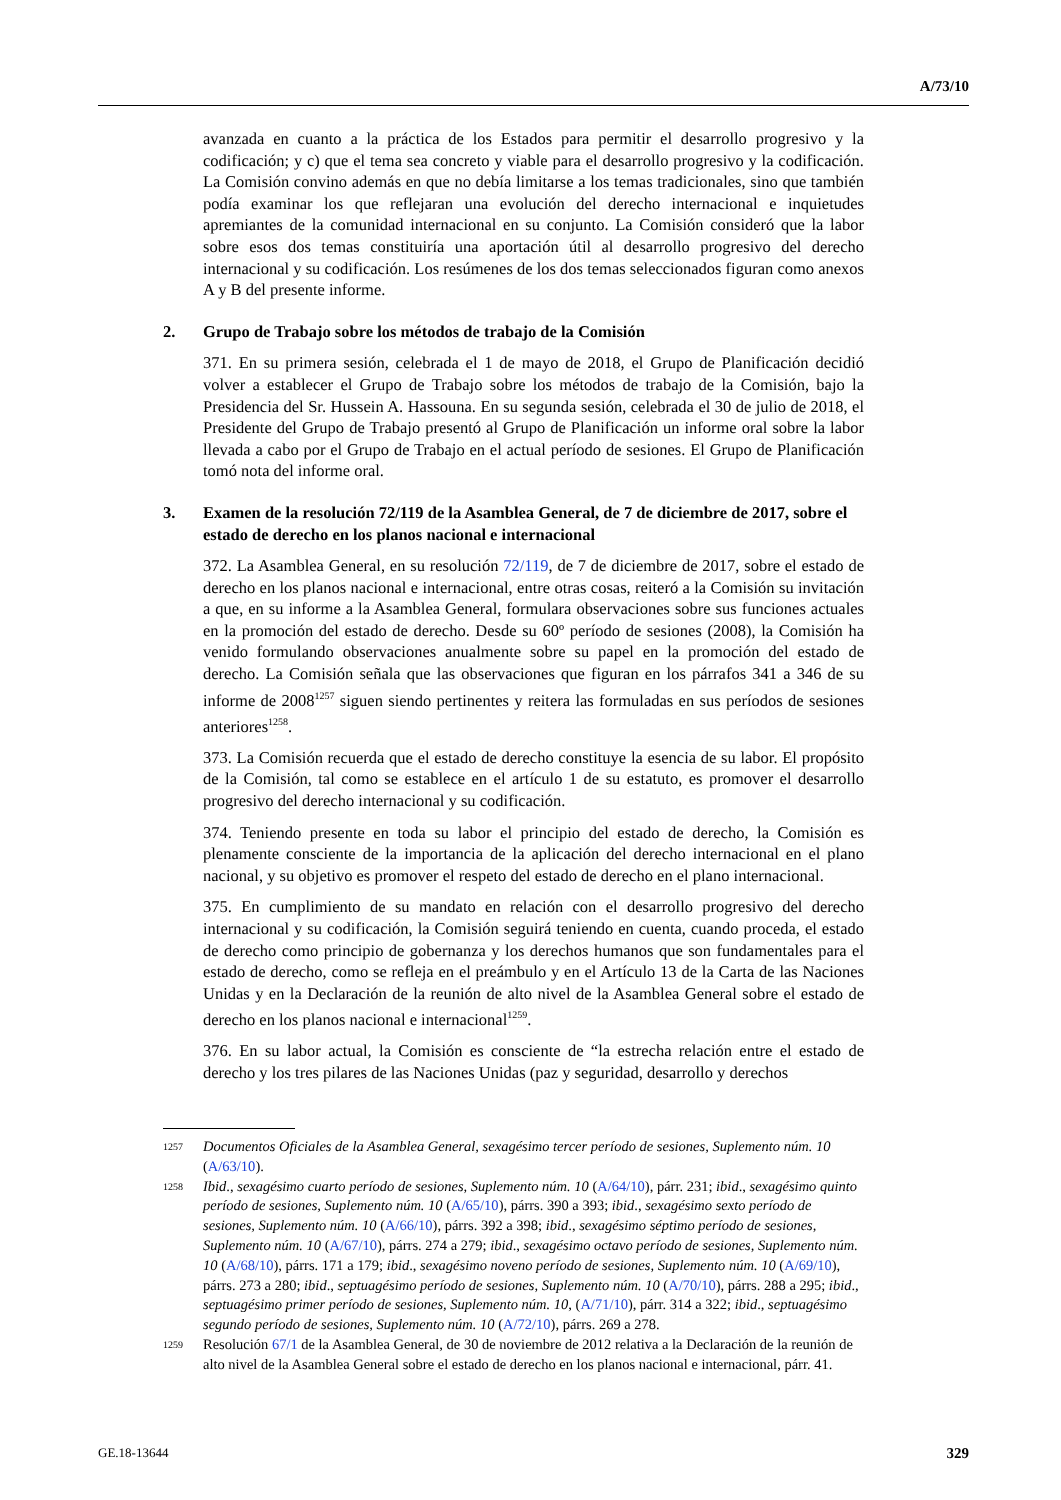A/73/10
avanzada en cuanto a la práctica de los Estados para permitir el desarrollo progresivo y la codificación; y c) que el tema sea concreto y viable para el desarrollo progresivo y la codificación. La Comisión convino además en que no debía limitarse a los temas tradicionales, sino que también podía examinar los que reflejaran una evolución del derecho internacional e inquietudes apremiantes de la comunidad internacional en su conjunto. La Comisión consideró que la labor sobre esos dos temas constituiría una aportación útil al desarrollo progresivo del derecho internacional y su codificación. Los resúmenes de los dos temas seleccionados figuran como anexos A y B del presente informe.
2. Grupo de Trabajo sobre los métodos de trabajo de la Comisión
371. En su primera sesión, celebrada el 1 de mayo de 2018, el Grupo de Planificación decidió volver a establecer el Grupo de Trabajo sobre los métodos de trabajo de la Comisión, bajo la Presidencia del Sr. Hussein A. Hassouna. En su segunda sesión, celebrada el 30 de julio de 2018, el Presidente del Grupo de Trabajo presentó al Grupo de Planificación un informe oral sobre la labor llevada a cabo por el Grupo de Trabajo en el actual período de sesiones. El Grupo de Planificación tomó nota del informe oral.
3. Examen de la resolución 72/119 de la Asamblea General, de 7 de diciembre de 2017, sobre el estado de derecho en los planos nacional e internacional
372. La Asamblea General, en su resolución 72/119, de 7 de diciembre de 2017, sobre el estado de derecho en los planos nacional e internacional, entre otras cosas, reiteró a la Comisión su invitación a que, en su informe a la Asamblea General, formulara observaciones sobre sus funciones actuales en la promoción del estado de derecho. Desde su 60º período de sesiones (2008), la Comisión ha venido formulando observaciones anualmente sobre su papel en la promoción del estado de derecho. La Comisión señala que las observaciones que figuran en los párrafos 341 a 346 de su informe de 2008<sup>1257</sup> siguen siendo pertinentes y reitera las formuladas en sus períodos de sesiones anteriores<sup>1258</sup>.
373. La Comisión recuerda que el estado de derecho constituye la esencia de su labor. El propósito de la Comisión, tal como se establece en el artículo 1 de su estatuto, es promover el desarrollo progresivo del derecho internacional y su codificación.
374. Teniendo presente en toda su labor el principio del estado de derecho, la Comisión es plenamente consciente de la importancia de la aplicación del derecho internacional en el plano nacional, y su objetivo es promover el respeto del estado de derecho en el plano internacional.
375. En cumplimiento de su mandato en relación con el desarrollo progresivo del derecho internacional y su codificación, la Comisión seguirá teniendo en cuenta, cuando proceda, el estado de derecho como principio de gobernanza y los derechos humanos que son fundamentales para el estado de derecho, como se refleja en el preámbulo y en el Artículo 13 de la Carta de las Naciones Unidas y en la Declaración de la reunión de alto nivel de la Asamblea General sobre el estado de derecho en los planos nacional e internacional<sup>1259</sup>.
376. En su labor actual, la Comisión es consciente de “la estrecha relación entre el estado de derecho y los tres pilares de las Naciones Unidas (paz y seguridad, desarrollo y derechos
1257 Documentos Oficiales de la Asamblea General, sexagésimo tercer período de sesiones, Suplemento núm. 10 (A/63/10).
1258 Ibid., sexagésimo cuarto período de sesiones, Suplemento núm. 10 (A/64/10), párr. 231; ibid., sexagésimo quinto período de sesiones, Suplemento núm. 10 (A/65/10), párrs. 390 a 393; ibid., sexagésimo sexto período de sesiones, Suplemento núm. 10 (A/66/10), párrs. 392 a 398; ibid., sexagésimo séptimo período de sesiones, Suplemento núm. 10 (A/67/10), párrs. 274 a 279; ibid., sexagésimo octavo período de sesiones, Suplemento núm. 10 (A/68/10), párrs. 171 a 179; ibid., sexagésimo noveno período de sesiones, Suplemento núm. 10 (A/69/10), párrs. 273 a 280; ibid., septuagésimo período de sesiones, Suplemento núm. 10 (A/70/10), párrs. 288 a 295; ibid., septuagésimo primer período de sesiones, Suplemento núm. 10, (A/71/10), párr. 314 a 322; ibid., septuagésimo segundo período de sesiones, Suplemento núm. 10 (A/72/10), párrs. 269 a 278.
1259 Resolución 67/1 de la Asamblea General, de 30 de noviembre de 2012 relativa a la Declaración de la reunión de alto nivel de la Asamblea General sobre el estado de derecho en los planos nacional e internacional, párr. 41.
GE.18-13644 329